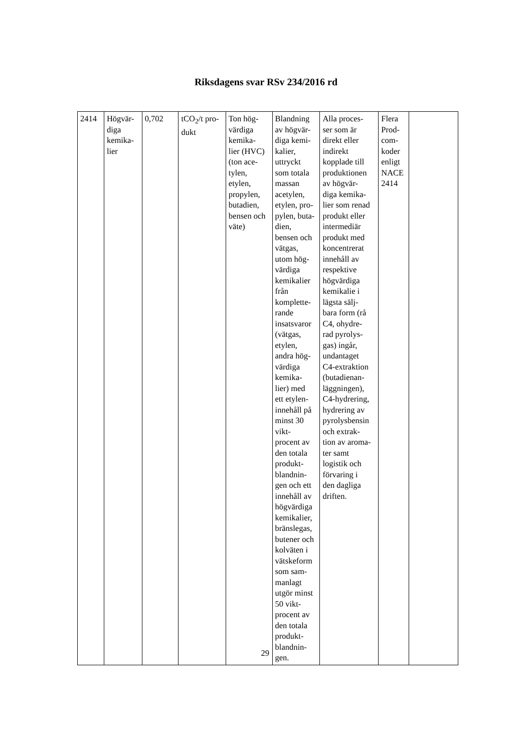Riksdagens svar RSv 234/2016 rd
| 2414 | Högvär- diga kemika- lier | 0,702 | tCO<sub>2</sub>/t pro- dukt | Ton hög- värdiga kemika- lier (HVC) (ton ace- tylen, etylen, propylen, butadien, bensen och väte) | Blandning av högvär- diga kemi- kalier, uttryckt som totala massan acetylen, etylen, pro- pylen, buta- dien, bensen och vätgas, utom hög- värdiga kemikalier från komplette- rande insatsvaror (vätgas, etylen, andra hög- värdiga kemika- lier) med ett etylen- innehåll på minst 30 vikt- procent av den totala produkt- blandnin- gen och ett innehåll av högvärdiga kemikalier, bränslegas, butener och kolväten i vätskeform som sam- manlagt utgör minst 50 vikt- procent av den totala produkt- blandnin- gen. | Alla proces- ser som är direkt eller indirekt kopplade till produktionen av högvär- diga kemika- lier som renad produkt eller intermediär produkt med koncentrerat innehåll av respektive högvärdiga kemikalie i lägsta sälj- bara form (rå C4, ohydre- rad pyrolys- gas) ingår, undantaget C4-extraktion (butadienan- läggningen), C4-hydrering, hydrering av pyrolysbensin och extrak- tion av aroma- ter samt logistik och förvaring i den dagliga driften. | Flera Prod- com- koder enligt NACE 2414 | |
29